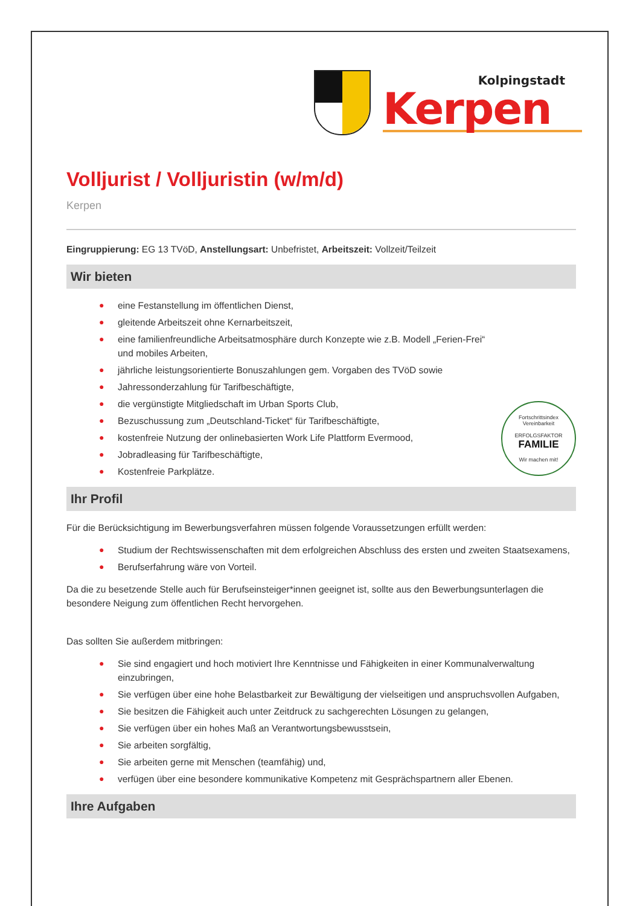Kolpingstadt
Kerpen
Volljurist / Volljuristin (w/m/d)
Kerpen
Eingruppierung: EG 13 TVöD, Anstellungsart: Unbefristet, Arbeitszeit: Vollzeit/Teilzeit
Wir bieten
Fortschrittsindex Vereinbarkeit
ERFOLGSFAKTOR
FAMILIE
Wir machen mit!
● eine Festanstellung im öffentlichen Dienst,
● gleitende Arbeitszeit ohne Kernarbeitszeit,
● eine familienfreundliche Arbeitsatmosphäre durch Konzepte wie z.B. Modell „Ferien-Frei“ und mobiles Arbeiten,
● jährliche leistungsorientierte Bonuszahlungen gem. Vorgaben des TVöD sowie
● Jahressonderzahlung für Tarifbeschäftigte,
● die vergünstigte Mitgliedschaft im Urban Sports Club,
● Bezuschussung zum „Deutschland-Ticket“ für Tarifbeschäftigte,
● kostenfreie Nutzung der onlinebasierten Work Life Plattform Evermood,
● Jobradleasing für Tarifbeschäftigte,
● Kostenfreie Parkplätze.
Ihr Profil
Für die Berücksichtigung im Bewerbungsverfahren müssen folgende Voraussetzungen erfüllt werden:
● Studium der Rechtswissenschaften mit dem erfolgreichen Abschluss des ersten und zweiten Staatsexamens,
● Berufserfahrung wäre von Vorteil.
Da die zu besetzende Stelle auch für Berufseinsteiger*innen geeignet ist, sollte aus den Bewerbungsunterlagen die besondere Neigung zum öffentlichen Recht hervorgehen.
Das sollten Sie außerdem mitbringen:
● Sie sind engagiert und hoch motiviert Ihre Kenntnisse und Fähigkeiten in einer Kommunalverwaltung einzubringen,
● Sie verfügen über eine hohe Belastbarkeit zur Bewältigung der vielseitigen und anspruchsvollen Aufgaben,
● Sie besitzen die Fähigkeit auch unter Zeitdruck zu sachgerechten Lösungen zu gelangen,
● Sie verfügen über ein hohes Maß an Verantwortungsbewusstsein,
● Sie arbeiten sorgfältig,
● Sie arbeiten gerne mit Menschen (teamfähig) und,
● verfügen über eine besondere kommunikative Kompetenz mit Gesprächspartnern aller Ebenen.
Ihre Aufgaben